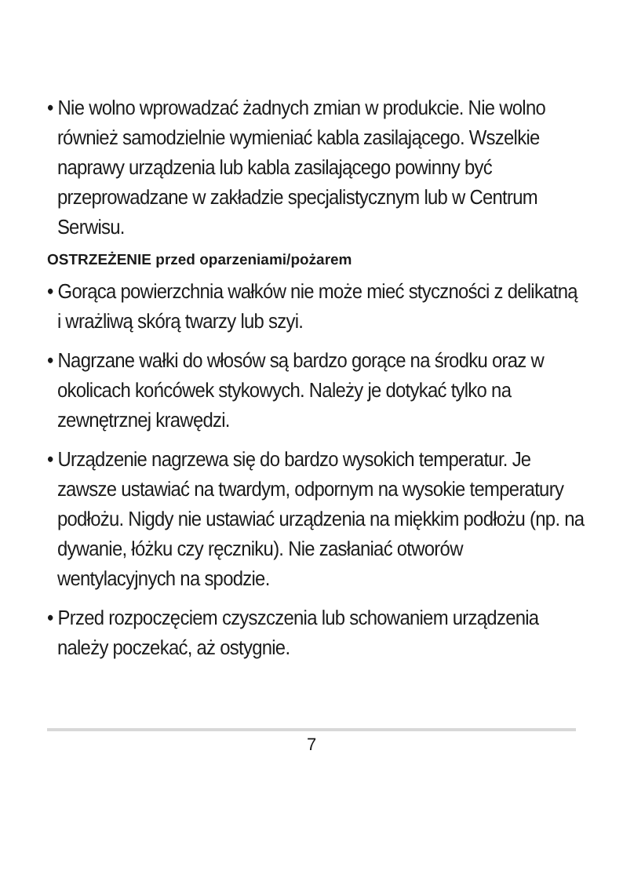• Nie wolno wprowadzać żadnych zmian w produkcie. Nie wolno również samodzielnie wymieniać kabla zasila­jącego. Wszelkie naprawy urządzenia lub kabla zasilają­cego powinny być przeprowadzane w zakładzie specja­listycznym lub w Centrum Serwisu.
OSTRZEŻENIE przed oparzeniami/pożarem
• Gorąca powierzchnia wałków nie może mieć styczności z delikatną i wrażliwą skórą twarzy lub szyi.
• Nagrzane wałki do włosów są bardzo gorące na środku oraz w okolicach końcówek stykowych. Należy je dotykać tylko na zewnętrznej krawędzi.
• Urządzenie nagrzewa się do bardzo wysokich temperatur. Je zawsze ustawiać na twardym, odpornym na wysokie temperatury podłożu. Nigdy nie ustawiać urządzenia na miękkim podłożu (np. na dywanie, łóżku czy ręczniku). Nie zasłaniać otworów wentylacyjnych na spodzie.
• Przed rozpoczęciem czyszczenia lub schowaniem urzą­dzenia należy poczekać, aż ostygnie.
7